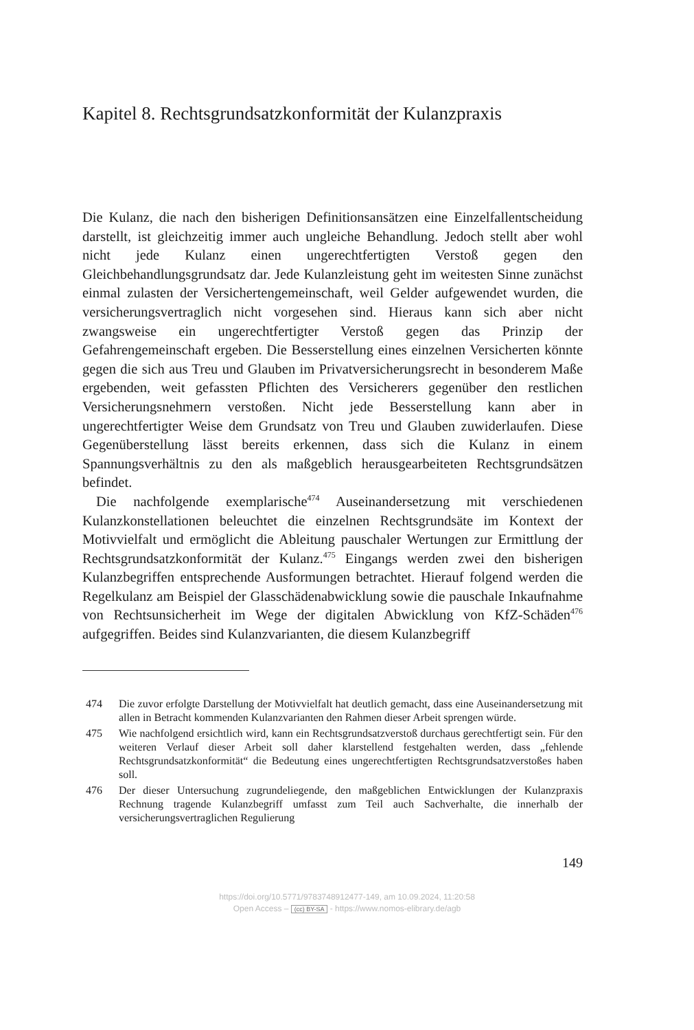Kapitel 8. Rechtsgrundsatzkonformität der Kulanzpraxis
Die Kulanz, die nach den bisherigen Definitionsansätzen eine Einzelfall­entscheidung darstellt, ist gleichzeitig immer auch ungleiche Behandlung. Jedoch stellt aber wohl nicht jede Kulanz einen ungerechtfertigten Verstoß gegen den Gleichbehandlungsgrundsatz dar. Jede Kulanzleistung geht im weitesten Sinne zunächst einmal zulasten der Versichertengemeinschaft, weil Gelder aufgewendet wurden, die versicherungsvertraglich nicht vor­gesehen sind. Hieraus kann sich aber nicht zwangsweise ein ungerecht­fertigter Verstoß gegen das Prinzip der Gefahrengemeinschaft ergeben. Die Besserstellung eines einzelnen Versicherten könnte gegen die sich aus Treu und Glauben im Privatversicherungsrecht in besonderem Maße ergebenden, weit gefassten Pflichten des Versicherers gegenüber den rest­lichen Versicherungsnehmern verstoßen. Nicht jede Besserstellung kann aber in ungerechtfertigter Weise dem Grundsatz von Treu und Glauben zuwiderlaufen. Diese Gegenüberstellung lässt bereits erkennen, dass sich die Kulanz in einem Spannungsverhältnis zu den als maßgeblich herausge­arbeiteten Rechtsgrundsätzen befindet.
Die nachfolgende exemplarische<sup>474</sup> Auseinandersetzung mit verschiede­nen Kulanzkonstellationen beleuchtet die einzelnen Rechtsgrundsäte im Kontext der Motivvielfalt und ermöglicht die Ableitung pauschaler Wer­tungen zur Ermittlung der Rechtsgrundsatzkonformität der Kulanz.<sup>475</sup> Eingangs werden zwei den bisherigen Kulanzbegriffen entsprechende Ausformungen betrachtet. Hierauf folgend werden die Regelkulanz am Beispiel der Glasschädenabwicklung sowie die pauschale Inkaufnahme von Rechtsunsicherheit im Wege der digitalen Abwicklung von KfZ-Schä­den<sup>476</sup> aufgegriffen. Beides sind Kulanzvarianten, die diesem Kulanzbegriff
474 Die zuvor erfolgte Darstellung der Motivvielfalt hat deutlich gemacht, dass eine Auseinandersetzung mit allen in Betracht kommenden Kulanzvarianten den Rahmen dieser Arbeit sprengen würde.
475 Wie nachfolgend ersichtlich wird, kann ein Rechtsgrundsatzverstoß durchaus gerechtfertigt sein. Für den weiteren Verlauf dieser Arbeit soll daher klarstel­lend festgehalten werden, dass „fehlende Rechtsgrundsatzkonformität“ die Be­deutung eines ungerechtfertigten Rechtsgrundsatzverstoßes haben soll.
476 Der dieser Untersuchung zugrundeliegende, den maßgeblichen Entwicklun­gen der Kulanzpraxis Rechnung tragende Kulanzbegriff umfasst zum Teil auch Sachverhalte, die innerhalb der versicherungsvertraglichen Regulierung
149
https://doi.org/10.5771/9783748912477-149, am 10.09.2024, 11:20:58
Open Access – (cc) BY-SA - https://www.nomos-elibrary.de/agb